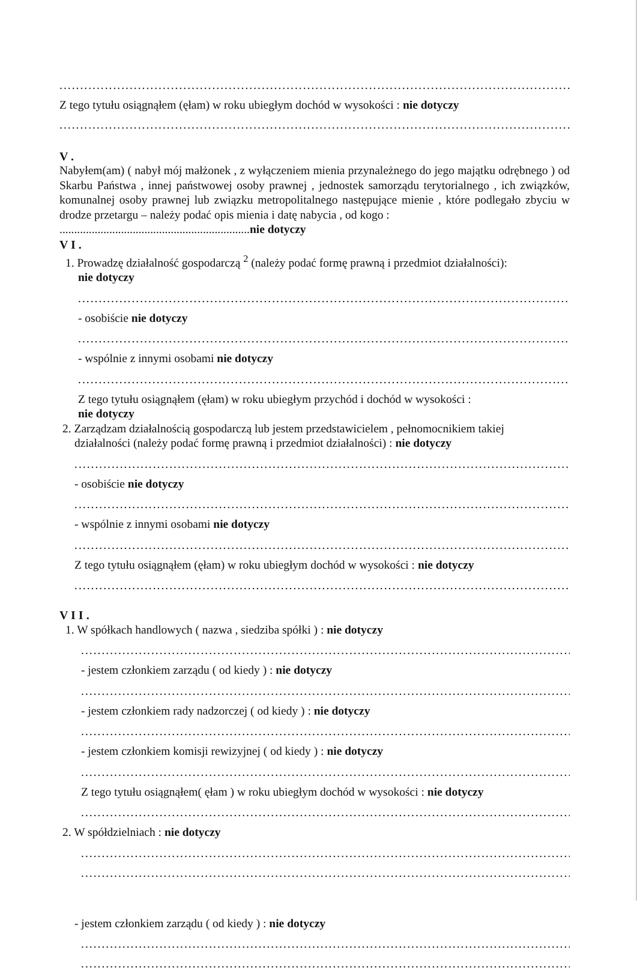..........................................................................................................................................
Z tego tytułu osiągnąłem (ęłam) w roku ubiegłym dochód w wysokości : nie dotyczy
..........................................................................................................................................
V .
Nabyłem(am) ( nabył mój małżonek , z wyłączeniem mienia przynależnego do jego majątku odrębnego ) od Skarbu Państwa , innej państwowej osoby prawnej , jednostek samorządu terytorialnego , ich związków, komunalnej osoby prawnej lub związku metropolitalnego następujące mienie , które podlegało zbyciu w drodze przetargu – należy podać opis mienia i datę nabycia , od kogo :
.................................................................nie dotyczy
V I .
1. Prowadzę działalność gospodarczą <sup>2</sup> (należy podać formę prawną i przedmiot działalności):
nie dotyczy
..........................................................................................................................................
- osobiście nie dotyczy
..........................................................................................................................................
- wspólnie z innymi osobami nie dotyczy
..........................................................................................................................................
Z tego tytułu osiągnąłem (ęłam) w roku ubiegłym przychód i dochód w wysokości :
nie dotyczy
2. Zarządzam działalnością gospodarczą lub jestem przedstawicielem , pełnomocnikiem takiej
działalności (należy podać formę prawną i przedmiot działalności) : nie dotyczy
..........................................................................................................................................
- osobiście nie dotyczy
..........................................................................................................................................
- wspólnie z innymi osobami nie dotyczy
..........................................................................................................................................
Z tego tytułu osiągnąłem (ęłam) w roku ubiegłym dochód w wysokości : nie dotyczy
..........................................................................................................................................
V I I .
1. W spółkach handlowych ( nazwa , siedziba spółki ) : nie dotyczy
..........................................................................................................................................
- jestem członkiem zarządu ( od kiedy ) : nie dotyczy
..........................................................................................................................................
- jestem członkiem rady nadzorczej ( od kiedy ) : nie dotyczy
..........................................................................................................................................
- jestem członkiem komisji rewizyjnej ( od kiedy ) : nie dotyczy
..........................................................................................................................................
Z tego tytułu osiągnąłem( ęłam ) w roku ubiegłym dochód w wysokości : nie dotyczy
..........................................................................................................................................
2. W spółdzielniach : nie dotyczy
..........................................................................................................................................
..........................................................................................................................................
- jestem członkiem zarządu ( od kiedy ) : nie dotyczy
..........................................................................................................................................
..........................................................................................................................................